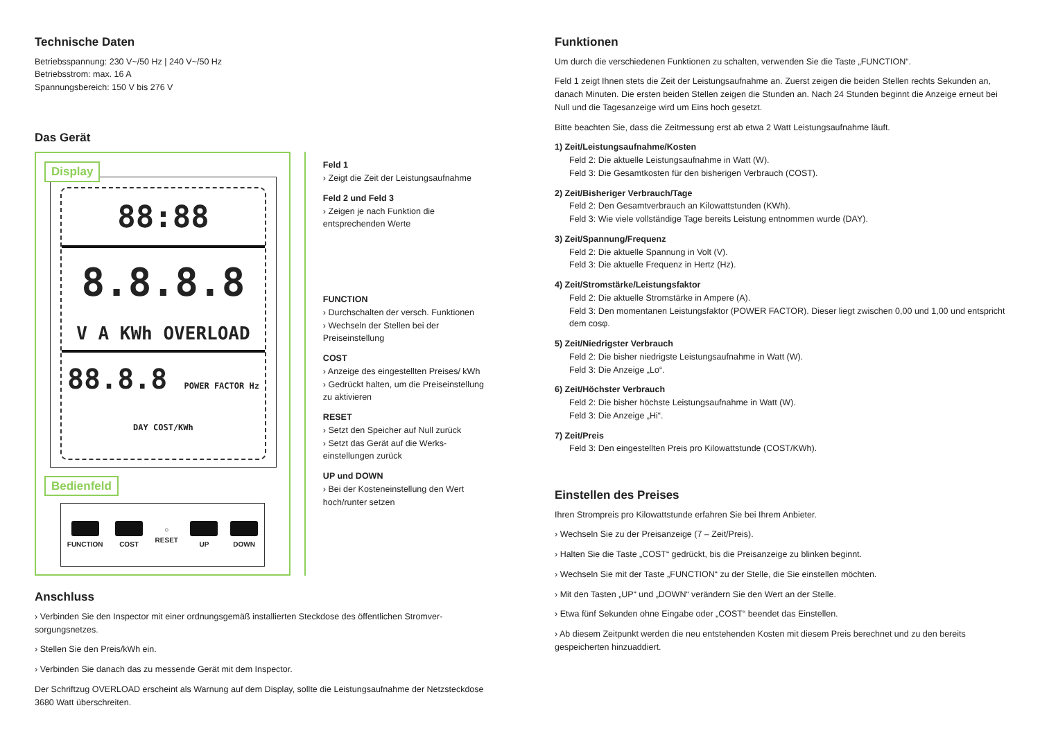Technische Daten
Betriebsspannung: 230 V~/50 Hz | 240 V~/50 Hz
Betriebsstrom: max. 16 A
Spannungsbereich: 150 V bis 276 V
Das Gerät
Display
88:88
8.8.8.8
V A KWh OVERLOAD
88.8.8 POWER FACTOR Hz DAY COST/KWh
Bedienfeld
FUNCTION COST
○
RESET
UP DOWN
Feld 1
› Zeigt die Zeit der Leistungsaufnahme
Feld 2 und Feld 3
› Zeigen je nach Funktion die entsprechenden Werte
FUNCTION
› Durchschalten der versch. Funktionen
› Wechseln der Stellen bei der Preiseinstellung
COST
› Anzeige des eingestellten Preises/ kWh
› Gedrückt halten, um die Preis­einstellung zu aktivieren
RESET
› Setzt den Speicher auf Null zurück
› Setzt das Gerät auf die Werks­einstellungen zurück
UP und DOWN
› Bei der Kosteneinstellung den Wert hoch/runter setzen
Anschluss
› Verbinden Sie den Inspector mit einer ordnungsgemäß installierten Steckdose des öffentlichen Stromver­sorgungsnetzes.
› Stellen Sie den Preis/kWh ein.
› Verbinden Sie danach das zu messende Gerät mit dem Inspector.
Der Schriftzug OVERLOAD erscheint als Warnung auf dem Display, sollte die Leistungsaufnahme der Netzsteckdose 3680 Watt überschreiten.
Funktionen
Um durch die verschiedenen Funktionen zu schalten, verwenden Sie die Taste „FUNCTION“.
Feld 1 zeigt Ihnen stets die Zeit der Leistungsaufnahme an. Zuerst zeigen die beiden Stellen rechts Sekunden an, danach Minuten. Die ersten beiden Stellen zeigen die Stunden an. Nach 24 Stunden beginnt die Anzeige erneut bei Null und die Tagesanzeige wird um Eins hoch gesetzt.
Bitte beachten Sie, dass die Zeitmessung erst ab etwa 2 Watt Leistungsaufnahme läuft.
1) Zeit/Leistungsaufnahme/Kosten
Feld 2: Die aktuelle Leistungsaufnahme in Watt (W).
Feld 3: Die Gesamtkosten für den bisherigen Verbrauch (COST).
2) Zeit/Bisheriger Verbrauch/Tage
Feld 2: Den Gesamtverbrauch an Kilowattstunden (KWh).
Feld 3: Wie viele vollständige Tage bereits Leistung entnommen wurde (DAY).
3) Zeit/Spannung/Frequenz
Feld 2: Die aktuelle Spannung in Volt (V).
Feld 3: Die aktuelle Frequenz in Hertz (Hz).
4) Zeit/Stromstärke/Leistungsfaktor
Feld 2: Die aktuelle Stromstärke in Ampere (A).
Feld 3: Den momentanen Leistungsfaktor (POWER FACTOR). Dieser liegt zwischen 0,00 und 1,00 und entspricht dem cosφ.
5) Zeit/Niedrigster Verbrauch
Feld 2: Die bisher niedrigste Leistungsaufnahme in Watt (W).
Feld 3: Die Anzeige „Lo“.
6) Zeit/Höchster Verbrauch
Feld 2: Die bisher höchste Leistungsaufnahme in Watt (W).
Feld 3: Die Anzeige „Hi“.
7) Zeit/Preis
Feld 3: Den eingestellten Preis pro Kilowattstunde (COST/KWh).
Einstellen des Preises
Ihren Strompreis pro Kilowattstunde erfahren Sie bei Ihrem Anbieter.
› Wechseln Sie zu der Preisanzeige (7 – Zeit/Preis).
› Halten Sie die Taste „COST“ gedrückt, bis die Preisanzeige zu blinken beginnt.
› Wechseln Sie mit der Taste „FUNCTION“ zu der Stelle, die Sie einstellen möchten.
› Mit den Tasten „UP“ und „DOWN“ verändern Sie den Wert an der Stelle.
› Etwa fünf Sekunden ohne Eingabe oder „COST“ beendet das Einstellen.
› Ab diesem Zeitpunkt werden die neu entstehenden Kosten mit diesem Preis berechnet und zu den bereits gespeicherten hinzuaddiert.